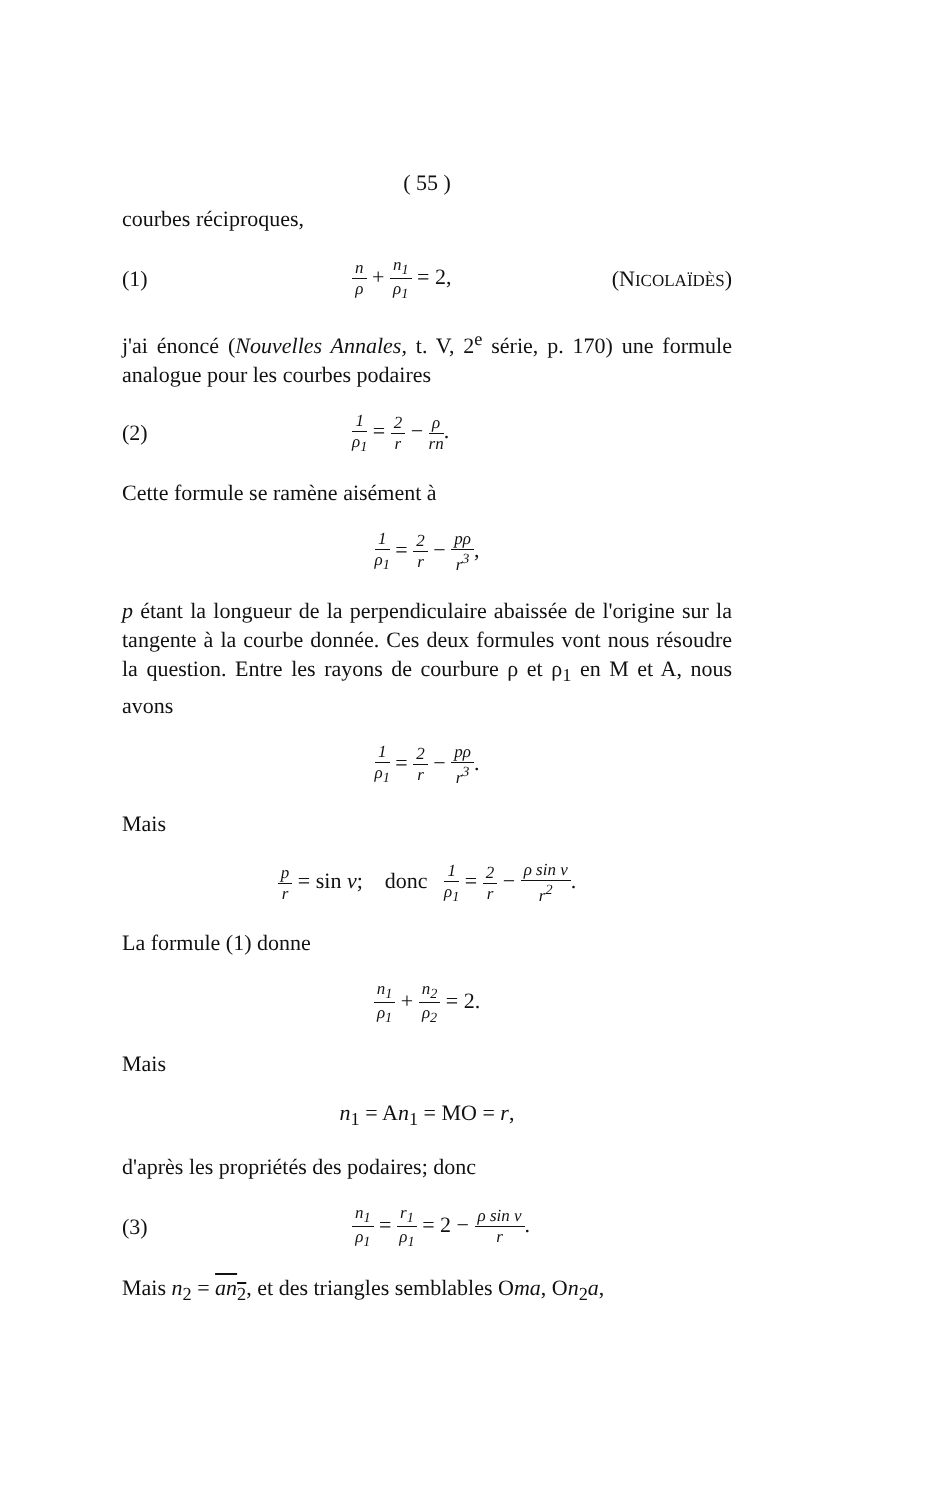( 55 )
courbes réciproques,
(1)
n ρ + n<sub>1</sub> ρ<sub>1</sub> = 2, (NICOLAÏDÈS)
j'ai énoncé (Nouvelles Annales, t. V, 2<sup>e</sup> série, p. 170) une formule analogue pour les courbes podaires
(2)
1 ρ<sub>1</sub> = 2 r − ρ rn.
Cette formule se ramène aisément à
1 ρ<sub>1</sub> = 2 r − pρ r<sup>3</sup>,
p étant la longueur de la perpendiculaire abaissée de l'origine sur la tangente à la courbe donnée. Ces deux formules vont nous résoudre la question. Entre les rayons de courbure ρ et ρ<sub>1</sub> en M et A, nous avons
1 ρ<sub>1</sub> = 2 r − pρ r<sup>3</sup>.
Mais
p r = sin v; donc 1 ρ<sub>1</sub> = 2 r − ρ sin v r<sup>2</sup>.
La formule (1) donne
n<sub>1</sub> ρ<sub>1</sub> + n<sub>2</sub> ρ<sub>2</sub> = 2.
Mais
n<sub>1</sub> = An<sub>1</sub> = MO = r,
d'après les propriétés des podaires; donc
(3)
n<sub>1</sub> ρ<sub>1</sub> = r<sub>1</sub> ρ<sub>1</sub> = 2 − ρ sin v r.
Mais n<sub>2</sub> = an<sub>2</sub>, et des triangles semblables Oma, On<sub>2</sub>a,